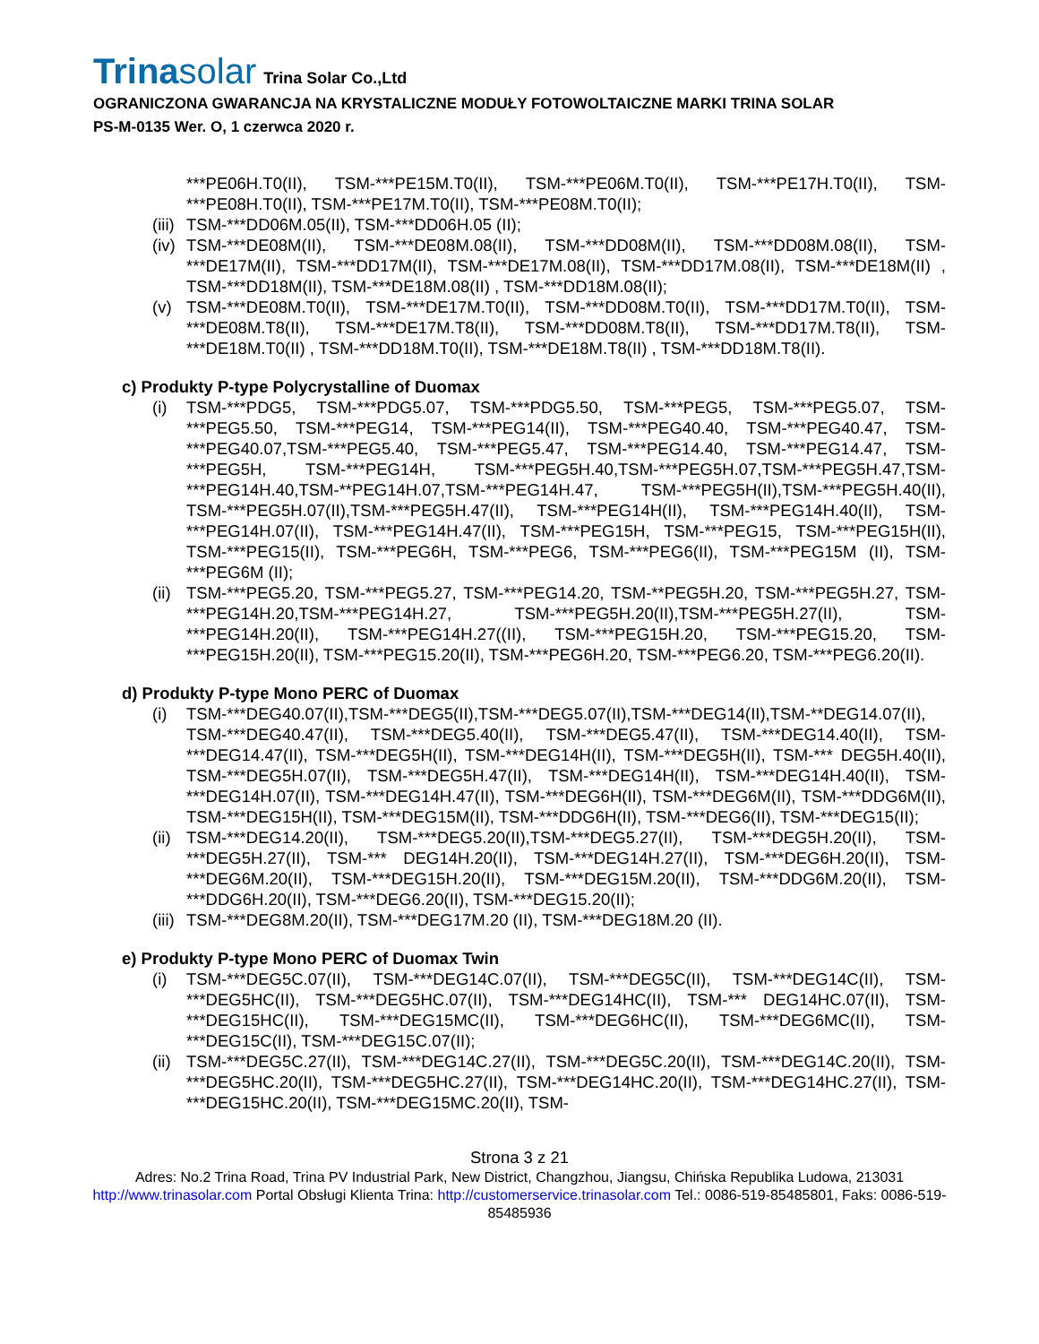Trinasolar Trina Solar Co.,Ltd
OGRANICZONA GWARANCJA NA KRYSTALICZNE MODUŁY FOTOWOLTAICZNE MARKI TRINA SOLAR
PS-M-0135 Wer. O, 1 czerwca 2020 r.
***PE06H.T0(II), TSM-***PE15M.T0(II), TSM-***PE06M.T0(II), TSM-***PE17H.T0(II), TSM-***PE08H.T0(II), TSM-***PE17M.T0(II), TSM-***PE08M.T0(II);
(iii)
TSM-***DD06M.05(II), TSM-***DD06H.05 (II);
(iv)
TSM-***DE08M(II), TSM-***DE08M.08(II), TSM-***DD08M(II), TSM-***DD08M.08(II), TSM-***DE17M(II), TSM-***DD17M(II), TSM-***DE17M.08(II), TSM-***DD17M.08(II), TSM-***DE18M(II) , TSM-***DD18M(II), TSM-***DE18M.08(II) , TSM-***DD18M.08(II);
(v) TSM-***DE08M.T0(II), TSM-***DE17M.T0(II), TSM-***DD08M.T0(II), TSM-***DD17M.T0(II), TSM-***DE08M.T8(II), TSM-***DE17M.T8(II), TSM-***DD08M.T8(II), TSM-***DD17M.T8(II), TSM-***DE18M.T0(II) , TSM-***DD18M.T0(II), TSM-***DE18M.T8(II) , TSM-***DD18M.T8(II).
c) Produkty P-type Polycrystalline of Duomax
(i) TSM-***PDG5, TSM-***PDG5.07, TSM-***PDG5.50, TSM-***PEG5, TSM-***PEG5.07, TSM-***PEG5.50, TSM-***PEG14, TSM-***PEG14(II), TSM-***PEG40.40, TSM-***PEG40.47, TSM-***PEG40.07,TSM-***PEG5.40, TSM-***PEG5.47, TSM-***PEG14.40, TSM-***PEG14.47, TSM-***PEG5H, TSM-***PEG14H, TSM-***PEG5H.40,TSM-***PEG5H.07,TSM-***PEG5H.47,TSM-***PEG14H.40,TSM-**PEG14H.07,TSM-***PEG14H.47, TSM-***PEG5H(II),TSM-***PEG5H.40(II), TSM-***PEG5H.07(II),TSM-***PEG5H.47(II), TSM-***PEG14H(II), TSM-***PEG14H.40(II), TSM-***PEG14H.07(II), TSM-***PEG14H.47(II), TSM-***PEG15H, TSM-***PEG15, TSM-***PEG15H(II), TSM-***PEG15(II), TSM-***PEG6H, TSM-***PEG6, TSM-***PEG6(II), TSM-***PEG15M (II), TSM-***PEG6M (II);
(ii)
TSM-***PEG5.20, TSM-***PEG5.27, TSM-***PEG14.20, TSM-**PEG5H.20, TSM-***PEG5H.27, TSM-***PEG14H.20,TSM-***PEG14H.27, TSM-***PEG5H.20(II),TSM-***PEG5H.27(II), TSM-***PEG14H.20(II), TSM-***PEG14H.27((II), TSM-***PEG15H.20, TSM-***PEG15.20, TSM-***PEG15H.20(II), TSM-***PEG15.20(II), TSM-***PEG6H.20, TSM-***PEG6.20, TSM-***PEG6.20(II).
d) Produkty P-type Mono PERC of Duomax
(i) TSM-***DEG40.07(II),TSM-***DEG5(II),TSM-***DEG5.07(II),TSM-***DEG14(II),TSM-**DEG14.07(II), TSM-***DEG40.47(II), TSM-***DEG5.40(II), TSM-***DEG5.47(II), TSM-***DEG14.40(II), TSM-***DEG14.47(II), TSM-***DEG5H(II), TSM-***DEG14H(II), TSM-***DEG5H(II), TSM-*** DEG5H.40(II), TSM-***DEG5H.07(II), TSM-***DEG5H.47(II), TSM-***DEG14H(II), TSM-***DEG14H.40(II), TSM-***DEG14H.07(II), TSM-***DEG14H.47(II), TSM-***DEG6H(II), TSM-***DEG6M(II), TSM-***DDG6M(II), TSM-***DEG15H(II), TSM-***DEG15M(II), TSM-***DDG6H(II), TSM-***DEG6(II), TSM-***DEG15(II);
(ii)
TSM-***DEG14.20(II), TSM-***DEG5.20(II),TSM-***DEG5.27(II), TSM-***DEG5H.20(II), TSM-***DEG5H.27(II), TSM-*** DEG14H.20(II), TSM-***DEG14H.27(II), TSM-***DEG6H.20(II), TSM-***DEG6M.20(II), TSM-***DEG15H.20(II), TSM-***DEG15M.20(II), TSM-***DDG6M.20(II), TSM-***DDG6H.20(II), TSM-***DEG6.20(II), TSM-***DEG15.20(II);
(iii)
TSM-***DEG8M.20(II), TSM-***DEG17M.20 (II), TSM-***DEG18M.20 (II).
e) Produkty P-type Mono PERC of Duomax Twin
(i) TSM-***DEG5C.07(II), TSM-***DEG14C.07(II), TSM-***DEG5C(II), TSM-***DEG14C(II), TSM-***DEG5HC(II), TSM-***DEG5HC.07(II), TSM-***DEG14HC(II), TSM-*** DEG14HC.07(II), TSM-***DEG15HC(II), TSM-***DEG15MC(II), TSM-***DEG6HC(II), TSM-***DEG6MC(II), TSM-***DEG15C(II), TSM-***DEG15C.07(II);
(ii)
TSM-***DEG5C.27(II), TSM-***DEG14C.27(II), TSM-***DEG5C.20(II), TSM-***DEG14C.20(II), TSM-***DEG5HC.20(II), TSM-***DEG5HC.27(II), TSM-***DEG14HC.20(II), TSM-***DEG14HC.27(II), TSM-***DEG15HC.20(II), TSM-***DEG15MC.20(II), TSM-
Strona 3 z 21
Adres: No.2 Trina Road, Trina PV Industrial Park, New District, Changzhou, Jiangsu, Chińska Republika Ludowa, 213031 http://www.trinasolar.com Portal Obsługi Klienta Trina: http://customerservice.trinasolar.com Tel.: 0086-519-85485801, Faks: 0086-519-85485936